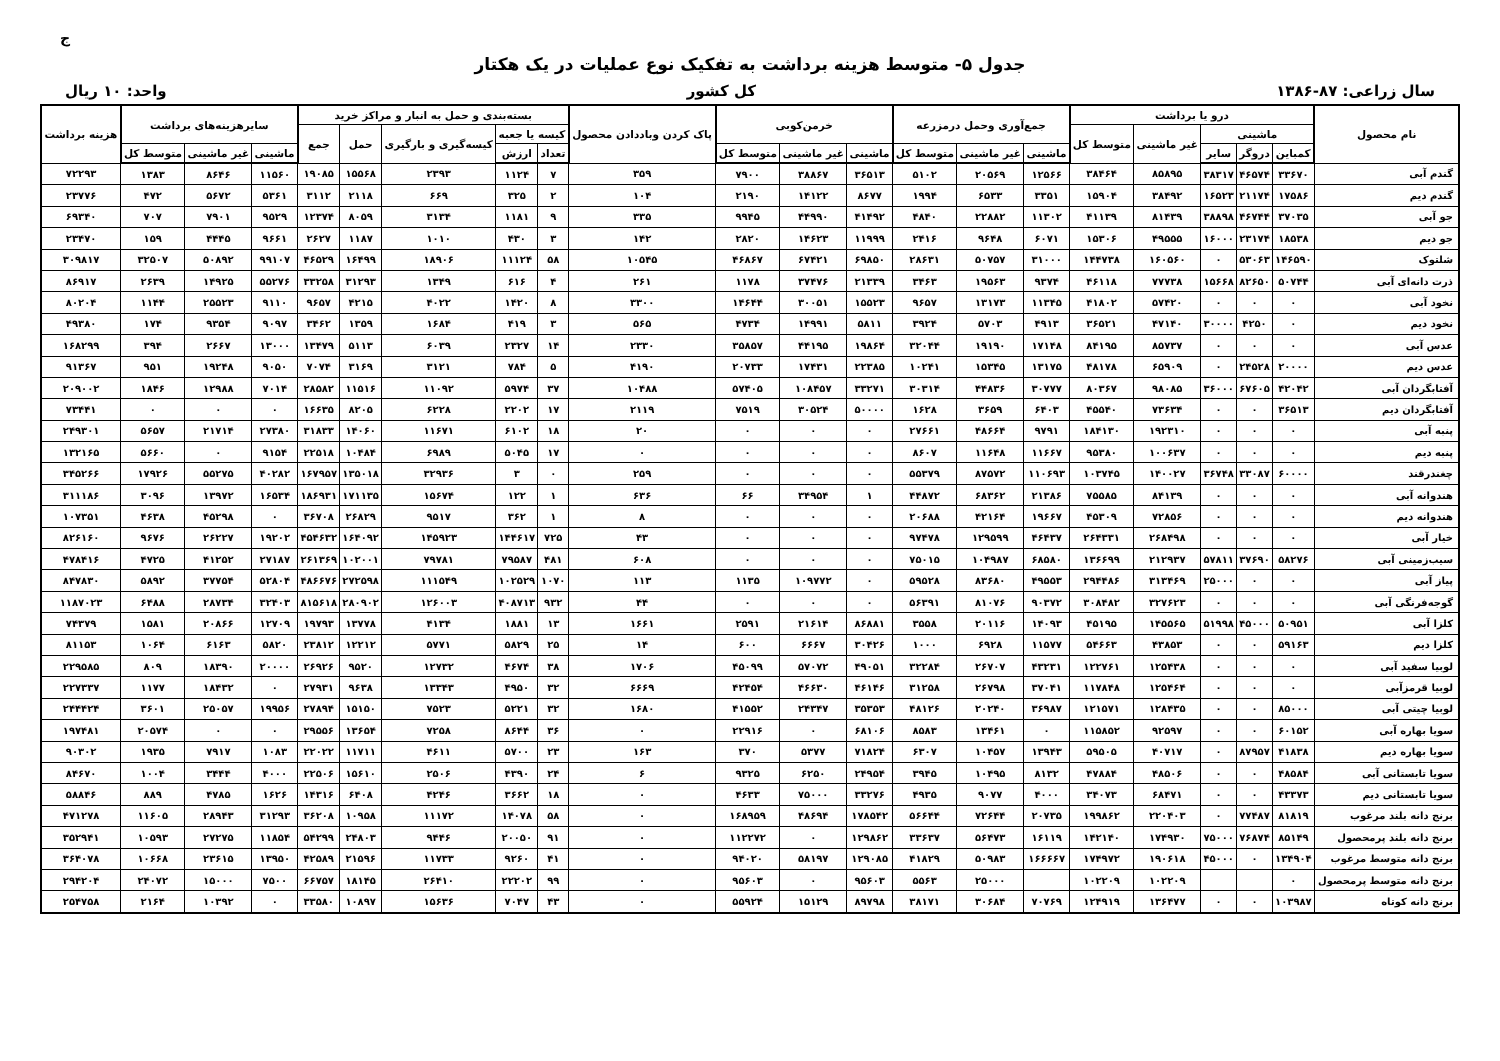ج
جدول ۵- متوسط هزینه برداشت به تفکیک نوع عملیات در یک هکتار
سال زراعی: ۸۷-۱۳۸۶ کل کشور واحد: ۱۰ ریال
| نام محصول | درو یا برداشت | | | | | جمع‌آوری وحمل درمزرعه | | | خرمن‌کوبی | | | پاک کردن وباددادن محصول | بسته‌بندی و حمل به انبار و مراکز خرید | | | | | سایرهزینه‌های برداشت | | | هزینه برداشت |
| --- | --- | --- | --- | --- | --- | --- | --- | --- | --- | --- | --- | --- | --- | --- | --- | --- | --- | --- | --- | --- | --- |
| | ماشینی | | | غیر ماشینی | متوسط کل | | | | | | | | کیسه یا جعبه | | کیسه‌گیری و بارگیری | حمل | جمع | | | | |
| | کمباین | دروگر | سایر | | | ماشینی | غیر ماشینی | متوسط کل | ماشینی | غیر ماشینی | متوسط کل | | تعداد | ارزش | | | | ماشینی | غیر ماشینی | متوسط کل | |
| گندم آبی | ۳۳۶۷۰ | ۴۶۵۷۴ | ۳۸۳۱۷ | ۸۵۸۹۵ | ۳۸۴۶۴ | ۱۲۵۶۶ | ۲۰۵۶۹ | ۵۱۰۲ | ۳۶۵۱۳ | ۳۸۸۶۷ | ۷۹۰۰ | ۳۵۹ | ۷ | ۱۱۲۴ | ۲۳۹۳ | ۱۵۵۶۸ | ۱۹۰۸۵ | ۱۱۵۶۰ | ۸۶۴۶ | ۱۳۸۳ | ۷۲۲۹۳ |
| گندم دیم | ۱۷۵۸۶ | ۲۱۱۷۴ | ۱۶۵۲۳ | ۳۸۴۹۲ | ۱۵۹۰۴ | ۳۳۵۱ | ۶۵۳۳ | ۱۹۹۴ | ۸۶۷۷ | ۱۴۱۲۲ | ۲۱۹۰ | ۱۰۴ | ۲ | ۳۲۵ | ۶۶۹ | ۲۱۱۸ | ۳۱۱۲ | ۵۳۶۱ | ۵۶۷۲ | ۴۷۲ | ۲۳۷۷۶ |
| جو آبی | ۳۷۰۳۵ | ۴۶۷۴۴ | ۳۸۸۹۸ | ۸۱۴۳۹ | ۴۱۱۳۹ | ۱۱۳۰۲ | ۲۲۸۸۲ | ۴۸۴۰ | ۴۱۴۹۲ | ۴۴۹۹۰ | ۹۹۴۵ | ۳۳۵ | ۹ | ۱۱۸۱ | ۳۱۳۴ | ۸۰۵۹ | ۱۲۳۷۴ | ۹۵۲۹ | ۷۹۰۱ | ۷۰۷ | ۶۹۳۴۰ |
| جو دیم | ۱۸۵۳۸ | ۲۳۱۷۴ | ۱۶۰۰۰ | ۴۹۵۵۵ | ۱۵۳۰۶ | ۶۰۷۱ | ۹۶۴۸ | ۲۴۱۶ | ۱۱۹۹۹ | ۱۴۶۲۳ | ۲۸۲۰ | ۱۴۲ | ۳ | ۴۳۰ | ۱۰۱۰ | ۱۱۸۷ | ۲۶۲۷ | ۹۶۶۱ | ۴۴۴۵ | ۱۵۹ | ۲۳۴۷۰ |
| شلتوک | ۱۴۶۵۹۰ | ۵۳۰۶۳ | ۰ | ۱۶۰۵۶۰ | ۱۴۴۷۳۸ | ۳۱۰۰۰ | ۵۰۷۵۷ | ۲۸۶۳۱ | ۶۹۸۵۰ | ۶۷۴۲۱ | ۴۶۸۶۷ | ۱۰۵۴۵ | ۵۸ | ۱۱۱۲۴ | ۱۸۹۰۶ | ۱۶۴۹۹ | ۴۶۵۲۹ | ۹۹۱۰۷ | ۵۰۸۹۲ | ۳۲۵۰۷ | ۳۰۹۸۱۷ |
| ذرت دانه‌ای آبی | ۵۰۷۴۴ | ۸۲۶۵۰ | ۱۵۶۶۸ | ۷۷۷۳۸ | ۴۶۱۱۸ | ۹۳۷۴ | ۱۹۵۶۳ | ۳۴۶۳ | ۲۱۳۳۹ | ۳۷۴۷۶ | ۱۱۷۸ | ۲۶۱ | ۴ | ۶۱۶ | ۱۳۴۹ | ۳۱۲۹۳ | ۳۳۲۵۸ | ۵۵۲۷۶ | ۱۴۹۲۵ | ۲۶۳۹ | ۸۶۹۱۷ |
| نخود آبی | ۰ | ۰ | ۰ | ۵۷۴۲۰ | ۴۱۸۰۲ | ۱۱۳۴۵ | ۱۳۱۷۳ | ۹۶۵۷ | ۱۵۵۲۳ | ۳۰۰۵۱ | ۱۴۶۴۴ | ۳۳۰۰ | ۸ | ۱۴۲۰ | ۴۰۲۲ | ۴۲۱۵ | ۹۶۵۷ | ۹۱۱۰ | ۲۵۵۲۳ | ۱۱۴۴ | ۸۰۲۰۴ |
| نخود دیم | ۰ | ۴۲۵۰ | ۳۰۰۰۰ | ۴۷۱۴۰ | ۳۶۵۲۱ | ۴۹۱۳ | ۵۷۰۳ | ۳۹۲۴ | ۵۸۱۱ | ۱۴۹۹۱ | ۴۷۳۴ | ۵۶۵ | ۳ | ۴۱۹ | ۱۶۸۴ | ۱۳۵۹ | ۳۴۶۲ | ۹۰۹۷ | ۹۳۵۴ | ۱۷۴ | ۴۹۳۸۰ |
| عدس آبی | ۰ | ۰ | ۰ | ۸۵۷۳۷ | ۸۴۱۹۵ | ۱۷۱۴۸ | ۱۹۱۹۰ | ۳۲۰۴۴ | ۱۹۸۶۴ | ۴۴۱۹۵ | ۳۵۸۵۷ | ۲۳۳۰ | ۱۴ | ۲۳۲۷ | ۶۰۳۹ | ۵۱۱۳ | ۱۳۴۷۹ | ۱۳۰۰۰ | ۲۶۶۷ | ۳۹۴ | ۱۶۸۲۹۹ |
| عدس دیم | ۲۰۰۰۰ | ۲۴۵۲۸ | ۰ | ۶۵۹۰۹ | ۴۸۱۷۸ | ۱۳۱۷۵ | ۱۵۳۴۵ | ۱۰۲۴۱ | ۲۲۳۸۵ | ۱۷۴۳۱ | ۲۰۷۳۳ | ۴۱۹۰ | ۵ | ۷۸۴ | ۳۱۲۱ | ۳۱۶۹ | ۷۰۷۴ | ۹۰۵۰ | ۱۹۲۴۸ | ۹۵۱ | ۹۱۳۶۷ |
| آفتابگردان آبی | ۴۲۰۴۲ | ۶۷۶۰۵ | ۳۶۰۰۰ | ۹۸۰۸۵ | ۸۰۳۶۷ | ۳۰۷۷۷ | ۴۴۸۳۶ | ۳۰۳۱۴ | ۳۳۲۷۱ | ۱۰۸۴۵۷ | ۵۷۴۰۵ | ۱۰۴۸۸ | ۳۷ | ۵۹۷۴ | ۱۱۰۹۲ | ۱۱۵۱۶ | ۲۸۵۸۲ | ۷۰۱۴ | ۱۲۹۸۸ | ۱۸۴۶ | ۲۰۹۰۰۲ |
| آفتابگردان دیم | ۳۶۵۱۳ | ۰ | ۰ | ۷۳۶۳۴ | ۴۵۵۴۰ | ۶۴۰۳ | ۳۶۵۹ | ۱۶۲۸ | ۵۰۰۰۰ | ۳۰۵۲۴ | ۷۵۱۹ | ۲۱۱۹ | ۱۷ | ۲۲۰۲ | ۶۲۲۸ | ۸۲۰۵ | ۱۶۶۳۵ | ۰ | ۰ | ۰ | ۷۳۴۴۱ |
| پنبه آبی | ۰ | ۰ | ۰ | ۱۹۲۳۱۰ | ۱۸۴۱۳۰ | ۹۷۹۱ | ۴۸۶۶۴ | ۲۷۶۶۱ | ۰ | ۰ | ۰ | ۲۰ | ۱۸ | ۶۱۰۲ | ۱۱۶۷۱ | ۱۴۰۶۰ | ۳۱۸۳۳ | ۲۷۳۸۰ | ۲۱۷۱۴ | ۵۶۵۷ | ۲۴۹۳۰۱ |
| پنبه دیم | ۰ | ۰ | ۰ | ۱۰۰۶۳۷ | ۹۵۳۸۰ | ۱۱۶۶۷ | ۱۱۶۴۸ | ۸۶۰۷ | ۰ | ۰ | ۰ | ۰ | ۱۷ | ۵۰۴۵ | ۶۹۸۹ | ۱۰۴۸۴ | ۲۲۵۱۸ | ۹۱۵۴ | ۰ | ۵۶۶۰ | ۱۳۲۱۶۵ |
| چغندرقند | ۶۰۰۰۰ | ۳۳۰۸۷ | ۳۶۷۴۸ | ۱۴۰۰۲۷ | ۱۰۳۷۴۵ | ۱۱۰۶۹۳ | ۸۷۵۷۲ | ۵۵۳۷۹ | ۰ | ۰ | ۰ | ۲۵۹ | ۰ | ۳ | ۳۲۹۳۶ | ۱۳۵۰۱۸ | ۱۶۷۹۵۷ | ۴۰۲۸۲ | ۵۵۲۷۵ | ۱۷۹۲۶ | ۳۴۵۲۶۶ |
| هندوانه آبی | ۰ | ۰ | ۰ | ۸۴۱۳۹ | ۷۵۵۸۵ | ۲۱۳۸۶ | ۶۸۳۶۲ | ۴۴۸۷۲ | ۱ | ۳۴۹۵۴ | ۶۶ | ۶۳۶ | ۱ | ۱۲۲ | ۱۵۶۷۴ | ۱۷۱۱۳۵ | ۱۸۶۹۳۱ | ۱۶۵۳۴ | ۱۳۹۷۲ | ۳۰۹۶ | ۳۱۱۱۸۶ |
| هندوانه دیم | ۰ | ۰ | ۰ | ۷۲۸۵۶ | ۴۵۳۰۹ | ۱۹۶۶۷ | ۴۲۱۶۴ | ۲۰۶۸۸ | ۰ | ۰ | ۰ | ۸ | ۱ | ۳۶۲ | ۹۵۱۷ | ۲۶۸۲۹ | ۳۶۷۰۸ | ۰ | ۴۵۲۹۸ | ۴۶۳۸ | ۱۰۷۳۵۱ |
| خیار آبی | ۰ | ۰ | ۰ | ۲۶۸۴۹۸ | ۲۶۴۳۳۱ | ۴۶۴۳۷ | ۱۲۹۵۹۹ | ۹۷۴۷۸ | ۰ | ۰ | ۰ | ۴۳ | ۷۲۵ | ۱۴۴۶۱۷ | ۱۴۵۹۲۳ | ۱۶۴۰۹۲ | ۴۵۴۶۳۲ | ۱۹۲۰۲ | ۲۶۲۲۷ | ۹۶۷۶ | ۸۲۶۱۶۰ |
| سیب‌زمینی آبی | ۵۸۲۷۶ | ۳۷۶۹۰ | ۵۷۸۱۱ | ۲۱۲۹۳۷ | ۱۳۶۶۹۹ | ۶۸۵۸۰ | ۱۰۴۹۸۷ | ۷۵۰۱۵ | ۰ | ۰ | ۰ | ۶۰۸ | ۴۸۱ | ۷۹۵۸۷ | ۷۹۷۸۱ | ۱۰۲۰۰۱ | ۲۶۱۳۶۹ | ۲۷۱۸۷ | ۴۱۲۵۲ | ۴۷۲۵ | ۴۷۸۴۱۶ |
| پیاز آبی | ۰ | ۰ | ۲۵۰۰۰ | ۳۱۳۴۶۹ | ۲۹۴۴۸۶ | ۴۹۵۵۳ | ۸۳۶۸۰ | ۵۹۵۲۸ | ۰ | ۱۰۹۷۷۲ | ۱۱۳۵ | ۱۱۳ | ۱۰۷۰ | ۱۰۲۵۲۹ | ۱۱۱۵۴۹ | ۲۷۲۵۹۸ | ۴۸۶۶۷۶ | ۵۲۸۰۴ | ۳۷۷۵۴ | ۵۸۹۲ | ۸۴۷۸۳۰ |
| گوجه‌فرنگی آبی | ۰ | ۰ | ۰ | ۳۲۷۶۲۳ | ۳۰۸۴۸۲ | ۹۰۳۷۲ | ۸۱۰۷۶ | ۵۶۳۹۱ | ۰ | ۰ | ۰ | ۴۴ | ۹۳۲ | ۴۰۸۷۱۳ | ۱۲۶۰۰۳ | ۲۸۰۹۰۲ | ۸۱۵۶۱۸ | ۳۲۴۰۳ | ۲۸۷۳۴ | ۶۴۸۸ | ۱۱۸۷۰۲۳ |
| کلزا آبی | ۵۰۹۵۱ | ۴۵۰۰۰ | ۵۱۹۹۸ | ۱۴۵۵۶۵ | ۴۵۱۹۵ | ۱۴۰۹۳ | ۲۰۱۱۶ | ۳۵۵۸ | ۸۶۸۸۱ | ۲۱۶۱۴ | ۲۵۹۱ | ۱۶۶۱ | ۱۳ | ۱۸۸۱ | ۴۱۳۴ | ۱۳۷۷۸ | ۱۹۷۹۳ | ۱۲۷۰۹ | ۲۰۸۶۶ | ۱۵۸۱ | ۷۴۳۷۹ |
| کلزا دیم | ۵۹۱۶۳ | ۰ | ۰ | ۴۳۸۵۳ | ۵۴۶۶۳ | ۱۱۵۷۷ | ۶۹۲۸ | ۱۰۰۰ | ۳۰۴۲۶ | ۶۶۶۷ | ۶۰۰ | ۱۴ | ۲۵ | ۵۸۲۹ | ۵۷۷۱ | ۱۲۲۱۲ | ۲۳۸۱۲ | ۵۸۲۰ | ۶۱۶۳ | ۱۰۶۴ | ۸۱۱۵۳ |
| لوبیا سفید آبی | ۰ | ۰ | ۰ | ۱۲۵۴۳۸ | ۱۲۲۷۶۱ | ۴۳۲۳۱ | ۲۶۷۰۷ | ۳۲۲۸۴ | ۴۹۰۵۱ | ۵۷۰۷۲ | ۴۵۰۹۹ | ۱۷۰۶ | ۳۸ | ۴۶۷۴ | ۱۲۷۳۲ | ۹۵۲۰ | ۲۶۹۲۶ | ۲۰۰۰۰ | ۱۸۳۹۰ | ۸۰۹ | ۲۲۹۵۸۵ |
| لوبیا قرمزآبی | ۰ | ۰ | ۰ | ۱۲۵۴۶۴ | ۱۱۷۸۴۸ | ۳۷۰۴۱ | ۲۶۷۹۸ | ۳۱۲۵۸ | ۴۶۱۴۶ | ۴۶۶۳۰ | ۴۲۴۵۴ | ۶۶۶۹ | ۳۲ | ۴۹۵۰ | ۱۳۳۴۳ | ۹۶۳۸ | ۲۷۹۳۱ | ۰ | ۱۸۴۳۲ | ۱۱۷۷ | ۲۲۷۳۳۷ |
| لوبیا چیتی آبی | ۸۵۰۰۰ | ۰ | ۰ | ۱۲۸۴۳۵ | ۱۲۱۵۷۱ | ۳۶۹۸۷ | ۲۰۲۴۰ | ۴۸۱۲۶ | ۳۵۳۵۳ | ۲۴۳۴۷ | ۴۱۵۵۲ | ۱۶۸۰ | ۳۲ | ۵۲۲۱ | ۷۵۲۳ | ۱۵۱۵۰ | ۲۷۸۹۴ | ۱۹۹۵۶ | ۲۵۰۵۷ | ۳۶۰۱ | ۲۴۴۴۲۴ |
| سویا بهاره آبی | ۶۰۱۵۲ | ۰ | ۰ | ۹۲۵۹۷ | ۱۱۵۸۵۲ | ۰ | ۱۳۴۶۱ | ۸۵۸۳ | ۶۸۱۰۶ | ۰ | ۲۲۹۱۶ | ۰ | ۳۶ | ۸۶۴۴ | ۷۲۵۸ | ۱۳۶۵۴ | ۲۹۵۵۶ | ۰ | ۰ | ۲۰۵۷۴ | ۱۹۷۴۸۱ |
| سویا بهاره دیم | ۴۱۸۳۸ | ۸۷۹۵۷ | ۰ | ۴۰۷۱۷ | ۵۹۵۰۵ | ۱۳۹۴۳ | ۱۰۴۵۷ | ۶۳۰۷ | ۷۱۸۲۴ | ۵۳۷۷ | ۳۷۰ | ۱۶۳ | ۲۳ | ۵۷۰۰ | ۴۶۱۱ | ۱۱۷۱۱ | ۲۲۰۲۲ | ۱۰۸۳ | ۷۹۱۷ | ۱۹۳۵ | ۹۰۳۰۲ |
| سویا تابستانی آبی | ۴۸۵۸۴ | ۰ | ۰ | ۴۸۵۰۶ | ۴۷۸۸۴ | ۸۱۳۲ | ۱۰۴۹۵ | ۳۹۴۵ | ۲۴۹۵۴ | ۶۲۵۰ | ۹۳۲۵ | ۶ | ۲۴ | ۴۳۹۰ | ۲۵۰۶ | ۱۵۶۱۰ | ۲۲۵۰۶ | ۴۰۰۰ | ۳۴۴۴ | ۱۰۰۴ | ۸۴۶۷۰ |
| سویا تابستانی دیم | ۴۳۳۷۳ | ۰ | ۰ | ۶۸۴۷۱ | ۳۴۰۷۳ | ۴۰۰۰ | ۹۰۷۷ | ۴۹۳۵ | ۳۳۲۷۶ | ۷۵۰۰۰ | ۴۶۳۳ | ۰ | ۱۸ | ۳۶۶۲ | ۴۲۴۶ | ۶۴۰۸ | ۱۴۳۱۶ | ۱۶۲۶ | ۴۷۸۵ | ۸۸۹ | ۵۸۸۴۶ |
| برنج دانه بلند مرغوب | ۸۱۸۱۹ | ۷۷۴۸۷ | ۰ | ۲۲۰۴۰۳ | ۱۹۹۸۶۲ | ۲۰۷۳۵ | ۷۲۶۴۴ | ۵۶۶۴۴ | ۱۷۸۵۴۲ | ۴۸۶۹۴ | ۱۶۸۹۵۹ | ۰ | ۵۸ | ۱۴۰۷۸ | ۱۱۱۷۲ | ۱۰۹۵۸ | ۳۶۲۰۸ | ۳۱۲۹۳ | ۲۸۹۴۳ | ۱۱۶۰۵ | ۴۷۱۲۷۸ |
| برنج دانه بلند پرمحصول | ۸۵۱۴۹ | ۷۶۸۷۴ | ۷۵۰۰۰ | ۱۷۴۹۳۰ | ۱۴۲۱۴۰ | ۱۶۱۱۹ | ۵۶۴۷۳ | ۳۳۶۳۷ | ۱۲۹۸۶۲ | ۰ | ۱۱۲۲۷۲ | ۰ | ۹۱ | ۲۰۰۵۰ | ۹۴۴۶ | ۲۴۸۰۳ | ۵۴۲۹۹ | ۱۱۸۵۴ | ۲۷۲۷۵ | ۱۰۵۹۳ | ۳۵۲۹۴۱ |
| برنج دانه متوسط مرغوب | ۱۳۴۹۰۴ | ۰ | ۴۵۰۰۰ | ۱۹۰۶۱۸ | ۱۷۴۹۷۲ | ۱۶۶۶۶۷ | ۵۰۹۸۳ | ۴۱۸۲۹ | ۱۲۹۰۸۵ | ۵۸۱۹۷ | ۹۴۰۲۰ | ۰ | ۴۱ | ۹۲۶۰ | ۱۱۷۳۳ | ۲۱۵۹۶ | ۴۲۵۸۹ | ۱۳۹۵۰ | ۲۳۶۱۵ | ۱۰۶۶۸ | ۳۶۴۰۷۸ |
| برنج دانه متوسط پرمحصول | ۰ | | | ۱۰۲۲۰۹ | ۱۰۲۲۰۹ | | ۲۵۰۰۰ | ۵۵۶۳ | ۹۵۶۰۳ | ۰ | ۹۵۶۰۳ | ۰ | ۹۹ | ۲۲۲۰۲ | ۲۶۴۱۰ | ۱۸۱۴۵ | ۶۶۷۵۷ | ۷۵۰۰ | ۱۵۰۰۰ | ۲۴۰۷۲ | ۲۹۴۲۰۴ |
| برنج دانه کوتاه | ۱۰۳۹۸۷ | ۰ | ۰ | ۱۳۶۴۷۷ | ۱۲۴۹۱۹ | ۷۰۷۶۹ | ۳۰۶۸۴ | ۳۸۱۷۱ | ۸۹۷۹۸ | ۱۵۱۲۹ | ۵۵۹۲۴ | ۰ | ۴۳ | ۷۰۴۷ | ۱۵۶۳۶ | ۱۰۸۹۷ | ۳۳۵۸۰ | ۰ | ۱۰۳۹۲ | ۲۱۶۴ | ۲۵۴۷۵۸ |